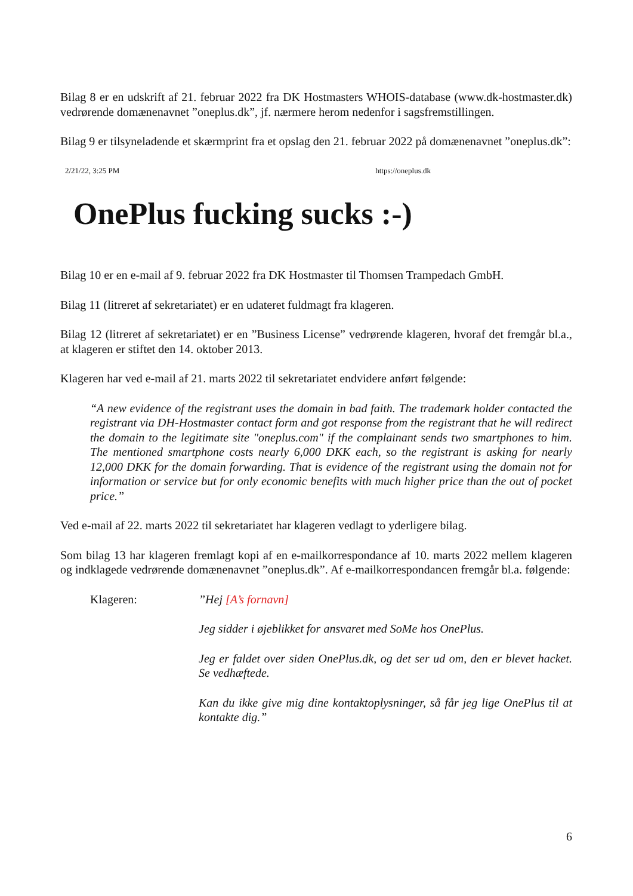Bilag 8 er en udskrift af 21. februar 2022 fra DK Hostmasters WHOIS-database (www.dk-hostmaster.dk) vedrørende domænenavnet ”oneplus.dk”, jf. nærmere herom nedenfor i sagsfremstillingen.
Bilag 9 er tilsyneladende et skærmprint fra et opslag den 21. februar 2022 på domænenavnet ”oneplus.dk”:
2/21/22, 3:25 PM https://oneplus.dk
OnePlus fucking sucks :-)
Bilag 10 er en e-mail af 9. februar 2022 fra DK Hostmaster til Thomsen Trampedach GmbH.
Bilag 11 (litreret af sekretariatet) er en udateret fuldmagt fra klageren.
Bilag 12 (litreret af sekretariatet) er en ”Business License” vedrørende klageren, hvoraf det fremgår bl.a., at klageren er stiftet den 14. oktober 2013.
Klageren har ved e-mail af 21. marts 2022 til sekretariatet endvidere anført følgende:
“A new evidence of the registrant uses the domain in bad faith. The trademark holder contacted the registrant via DH-Hostmaster contact form and got response from the registrant that he will redirect the domain to the legitimate site "oneplus.com" if the complainant sends two smartphones to him. The mentioned smartphone costs nearly 6,000 DKK each, so the registrant is asking for nearly 12,000 DKK for the domain forwarding. That is evidence of the registrant using the domain not for information or service but for only economic benefits with much higher price than the out of pocket price.”
Ved e-mail af 22. marts 2022 til sekretariatet har klageren vedlagt to yderligere bilag.
Som bilag 13 har klageren fremlagt kopi af en e-mailkorrespondance af 10. marts 2022 mellem klageren og indklagede vedrørende domænenavnet ”oneplus.dk”. Af e-mailkorrespondancen fremgår bl.a. følgende:
Klageren: ”Hej [A’s fornavn]
Jeg sidder i øjeblikket for ansvaret med SoMe hos OnePlus.
Jeg er faldet over siden OnePlus.dk, og det ser ud om, den er blevet hacket. Se vedhæftede.
Kan du ikke give mig dine kontaktoplysninger, så får jeg lige OnePlus til at kontakte dig.”
6